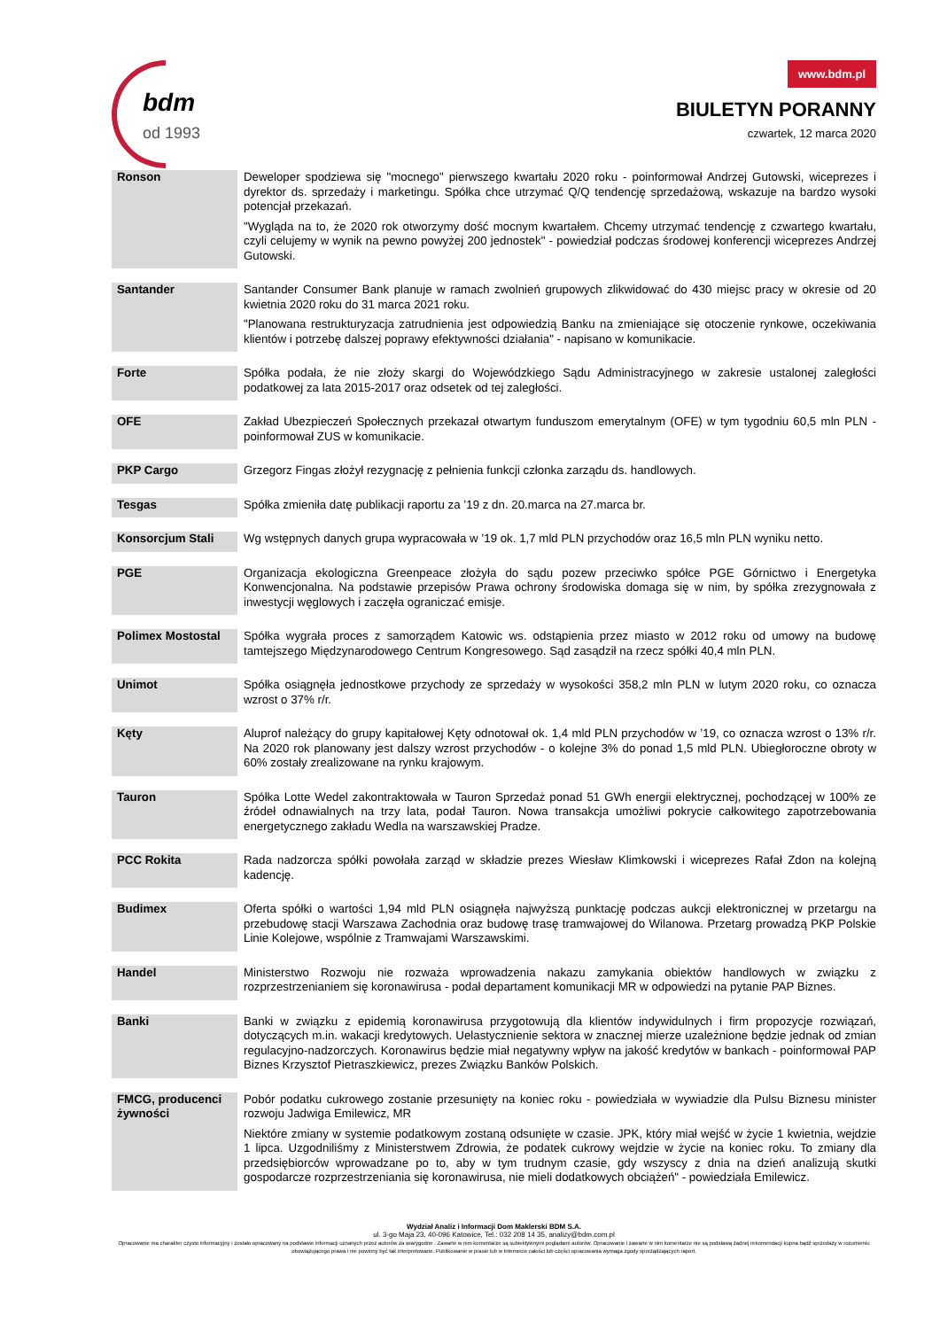bdm
od 1993
www.bdm.pl
BIULETYN PORANNY
czwartek, 12 marca 2020
| Ronson | Deweloper spodziewa się "mocnego" pierwszego kwartału 2020 roku - poinformował Andrzej Gutowski, wiceprezes i dyrektor ds. sprzedaży i marketingu. Spółka chce utrzymać Q/Q tendencję sprzedażową, wskazuje na bardzo wysoki potencjał przekazań. "Wygląda na to, że 2020 rok otworzymy dość mocnym kwartałem. Chcemy utrzymać tendencję z czwartego kwartału, czyli celujemy w wynik na pewno powyżej 200 jednostek" - powiedział podczas środowej konferencji wiceprezes Andrzej Gutowski. |
| Santander | Santander Consumer Bank planuje w ramach zwolnień grupowych zlikwidować do 430 miejsc pracy w okresie od 20 kwietnia 2020 roku do 31 marca 2021 roku. "Planowana restrukturyzacja zatrudnienia jest odpowiedzią Banku na zmieniające się otoczenie rynkowe, oczekiwania klientów i potrzebę dalszej poprawy efektywności działania" - napisano w komunikacie. |
| Forte | Spółka podała, że nie złoży skargi do Wojewódzkiego Sądu Administracyjnego w zakresie ustalonej zaległości podatkowej za lata 2015-2017 oraz odsetek od tej zaległości. |
| OFE | Zakład Ubezpieczeń Społecznych przekazał otwartym funduszom emerytalnym (OFE) w tym tygodniu 60,5 mln PLN - poinformował ZUS w komunikacie. |
| PKP Cargo | Grzegorz Fingas złożył rezygnację z pełnienia funkcji członka zarządu ds. handlowych. |
| Tesgas | Spółka zmieniła datę publikacji raportu za ’19 z dn. 20.marca na 27.marca br. |
| Konsorcjum Stali | Wg wstępnych danych grupa wypracowała w ’19 ok. 1,7 mld PLN przychodów oraz 16,5 mln PLN wyniku netto. |
| PGE | Organizacja ekologiczna Greenpeace złożyła do sądu pozew przeciwko spółce PGE Górnictwo i Energetyka Konwencjonalna. Na podstawie przepisów Prawa ochrony środowiska domaga się w nim, by spółka zrezygnowała z inwestycji węglowych i zaczęła ograniczać emisje. |
| Polimex Mostostal | Spółka wygrała proces z samorządem Katowic ws. odstąpienia przez miasto w 2012 roku od umowy na budowę tamtejszego Międzynarodowego Centrum Kongresowego. Sąd zasądził na rzecz spółki 40,4 mln PLN. |
| Unimot | Spółka osiągnęła jednostkowe przychody ze sprzedaży w wysokości 358,2 mln PLN w lutym 2020 roku, co oznacza wzrost o 37% r/r. |
| Kęty | Aluprof należący do grupy kapitałowej Kęty odnotował ok. 1,4 mld PLN przychodów w ’19, co oznacza wzrost o 13% r/r. Na 2020 rok planowany jest dalszy wzrost przychodów - o kolejne 3% do ponad 1,5 mld PLN. Ubiegłoroczne obroty w 60% zostały zrealizowane na rynku krajowym. |
| Tauron | Spółka Lotte Wedel zakontraktowała w Tauron Sprzedaż ponad 51 GWh energii elektrycznej, pochodzącej w 100% ze źródeł odnawialnych na trzy lata, podał Tauron. Nowa transakcja umożliwi pokrycie całkowitego zapotrzebowania energetycznego zakładu Wedla na warszawskiej Pradze. |
| PCC Rokita | Rada nadzorcza spółki powołała zarząd w składzie prezes Wiesław Klimkowski i wiceprezes Rafał Zdon na kolejną kadencję. |
| Budimex | Oferta spółki o wartości 1,94 mld PLN osiągnęła najwyższą punktację podczas aukcji elektronicznej w przetargu na przebudowę stacji Warszawa Zachodnia oraz budowę trasę tramwajowej do Wilanowa. Przetarg prowadzą PKP Polskie Linie Kolejowe, wspólnie z Tramwajami Warszawskimi. |
| Handel | Ministerstwo Rozwoju nie rozważa wprowadzenia nakazu zamykania obiektów handlowych w związku z rozprzestrzenianiem się koronawirusa - podał departament komunikacji MR w odpowiedzi na pytanie PAP Biznes. |
| Banki | Banki w związku z epidemią koronawirusa przygotowują dla klientów indywidulnych i firm propozycje rozwiązań, dotyczących m.in. wakacji kredytowych. Uelastycznienie sektora w znacznej mierze uzależnione będzie jednak od zmian regulacyjno-nadzorczych. Koronawirus będzie miał negatywny wpływ na jakość kredytów w bankach - poinformował PAP Biznes Krzysztof Pietraszkiewicz, prezes Związku Banków Polskich. |
| FMCG, producenci żywności | Pobór podatku cukrowego zostanie przesunięty na koniec roku - powiedziała w wywiadzie dla Pulsu Biznesu minister rozwoju Jadwiga Emilewicz, MR Niektóre zmiany w systemie podatkowym zostaną odsunięte w czasie. JPK, który miał wejść w życie 1 kwietnia, wejdzie 1 lipca. Uzgodniliśmy z Ministerstwem Zdrowia, że podatek cukrowy wejdzie w życie na koniec roku. To zmiany dla przedsiębiorców wprowadzane po to, aby w tym trudnym czasie, gdy wszyscy z dnia na dzień analizują skutki gospodarcze rozprzestrzeniania się koronawirusa, nie mieli dodatkowych obciążeń" - powiedziała Emilewicz. |
Wydział Analiz i Informacji Dom Maklerski BDM S.A.
ul. 3-go Maja 23, 40-096 Katowice, Tel.: 032 208 14 35, analizy@bdm.com.pl
Opracowanie ma charakter czysto informacyjny i zostało opracowany na podstawie informacji uznanych przez autorów za wiarygodne . Zawarte w nim komentarze są subiektywnymi poglądami autorów. Opracowanie i zawarte w nim komentarze nie są podstawą żadnej rekomendacji kupna bądź sprzedaży w rozumieniu obowiązującego prawa i nie powinny być tak interpretowane. Publikowanie w prasie lub w Internecie całości lub części opracowania wymaga zgody sporządzających raport.